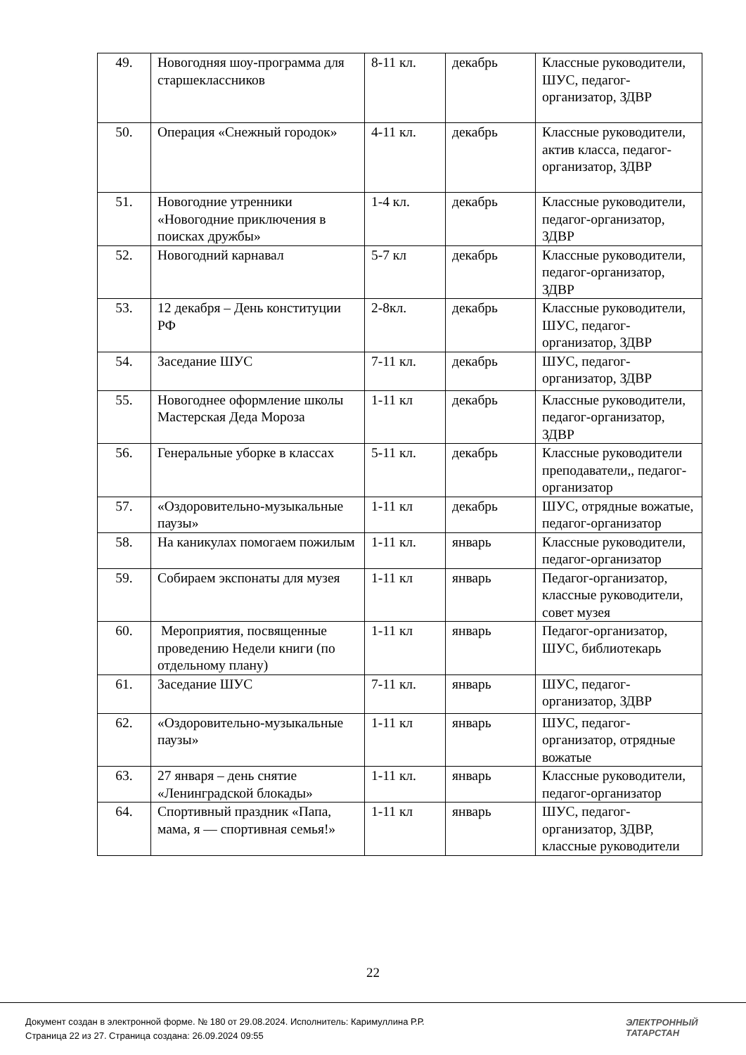| 49. | Новогодняя шоу-программа для старшеклассников | 8-11 кл. | декабрь | Классные руководители, ШУС, педагог-организатор, ЗДВР |
| 50. | Операция «Снежный городок» | 4-11 кл. | декабрь | Классные руководители, актив класса, педагог-организатор, ЗДВР |
| 51. | Новогодние утренники «Новогодние приключения в поисках дружбы» | 1-4 кл. | декабрь | Классные руководители, педагог-организатор, ЗДВР |
| 52. | Новогодний карнавал | 5-7 кл | декабрь | Классные руководители, педагог-организатор, ЗДВР |
| 53. | 12 декабря – День конституции РФ | 2-8кл. | декабрь | Классные руководители, ШУС, педагог-организатор, ЗДВР |
| 54. | Заседание ШУС | 7-11 кл. | декабрь | ШУС, педагог-организатор, ЗДВР |
| 55. | Новогоднее оформление школы Мастерская Деда Мороза | 1-11 кл | декабрь | Классные руководители, педагог-организатор, ЗДВР |
| 56. | Генеральные уборке в классах | 5-11 кл. | декабрь | Классные руководители преподаватели,, педагог-организатор |
| 57. | «Оздоровительно-музыкальные паузы» | 1-11 кл | декабрь | ШУС, отрядные вожатые, педагог-организатор |
| 58. | На каникулах помогаем пожилым | 1-11 кл. | январь | Классные руководители, педагог-организатор |
| 59. | Собираем экспонаты для музея | 1-11 кл | январь | Педагог-организатор, классные руководители, совет музея |
| 60. | Мероприятия, посвященные проведению Недели книги (по отдельному плану) | 1-11 кл | январь | Педагог-организатор, ШУС, библиотекарь |
| 61. | Заседание ШУС | 7-11 кл. | январь | ШУС, педагог-организатор, ЗДВР |
| 62. | «Оздоровительно-музыкальные паузы» | 1-11 кл | январь | ШУС, педагог-организатор, отрядные вожатые |
| 63. | 27 января – день снятие «Ленинградской блокады» | 1-11 кл. | январь | Классные руководители, педагог-организатор |
| 64. | Спортивный праздник «Папа, мама, я — спортивная семья!» | 1-11 кл | январь | ШУС, педагог-организатор, ЗДВР, классные руководители |
22
Документ создан в электронной форме. № 180 от 29.08.2024. Исполнитель: Каримуллина Р.Р.
Страница 22 из 27. Страница создана: 26.09.2024 09:55
ЭЛЕКТРОННЫЙ
ТАТАРСТАН